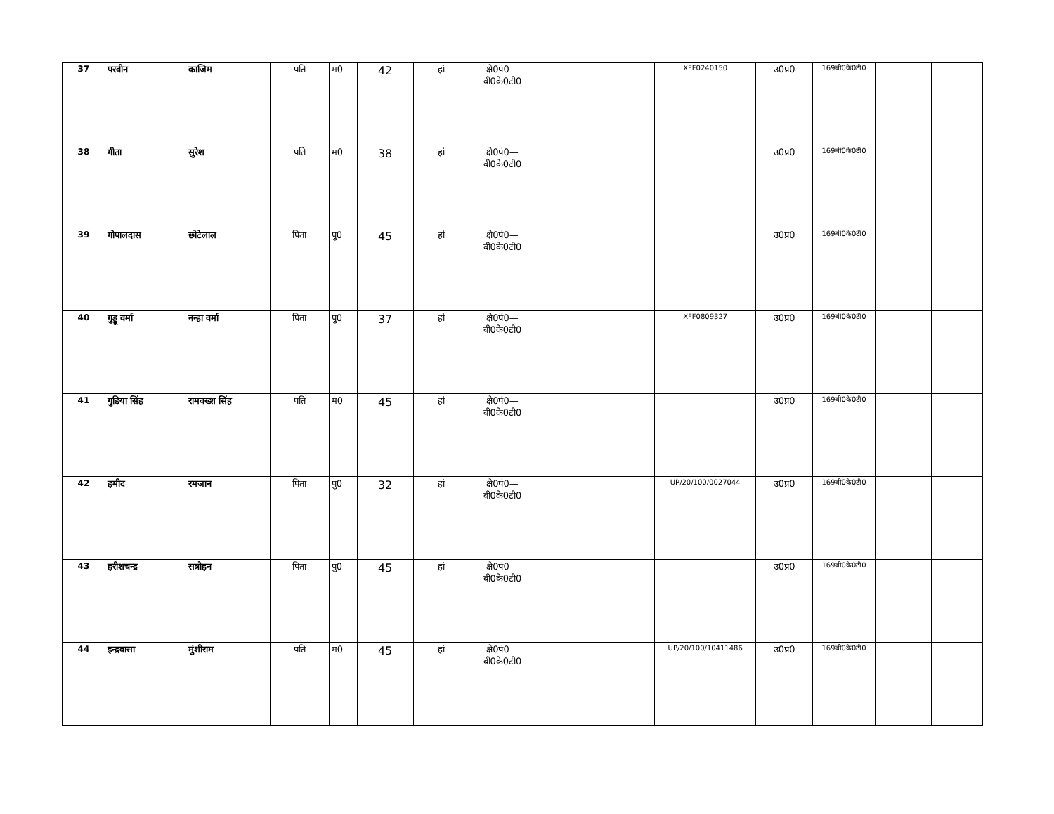| 37 | परवीन | काजिम | पति | म0 | 42 | हां | क्षे0पं0— बी0के0टी0 | | XFF0240150 | उ0प्र0 | 169बी0के0टी0 | | |
| 38 | गीता | सुरेश | पति | म0 | 38 | हां | क्षे0पं0— बी0के0टी0 | | | उ0प्र0 | 169बी0के0टी0 | | |
| 39 | गोपालदास | छोटेलाल | पिता | पु0 | 45 | हां | क्षे0पं0— बी0के0टी0 | | | उ0प्र0 | 169बी0के0टी0 | | |
| 40 | गुड्डू वर्मा | नन्हा वर्मा | पिता | पु0 | 37 | हां | क्षे0पं0— बी0के0टी0 | | XFF0809327 | उ0प्र0 | 169बी0के0टी0 | | |
| 41 | गुडिया सिंह | रामवख्श सिंह | पति | म0 | 45 | हां | क्षे0पं0— बी0के0टी0 | | | उ0प्र0 | 169बी0के0टी0 | | |
| 42 | हमीद | रमजान | पिता | पु0 | 32 | हां | क्षे0पं0— बी0के0टी0 | | UP/20/100/0027044 | उ0प्र0 | 169बी0के0टी0 | | |
| 43 | हरीशचन्द्र | सत्रोहन | पिता | पु0 | 45 | हां | क्षे0पं0— बी0के0टी0 | | | उ0प्र0 | 169बी0के0टी0 | | |
| 44 | इन्द्रवासा | मुंशीराम | पति | म0 | 45 | हां | क्षे0पं0— बी0के0टी0 | | UP/20/100/10411486 | उ0प्र0 | 169बी0के0टी0 | | |